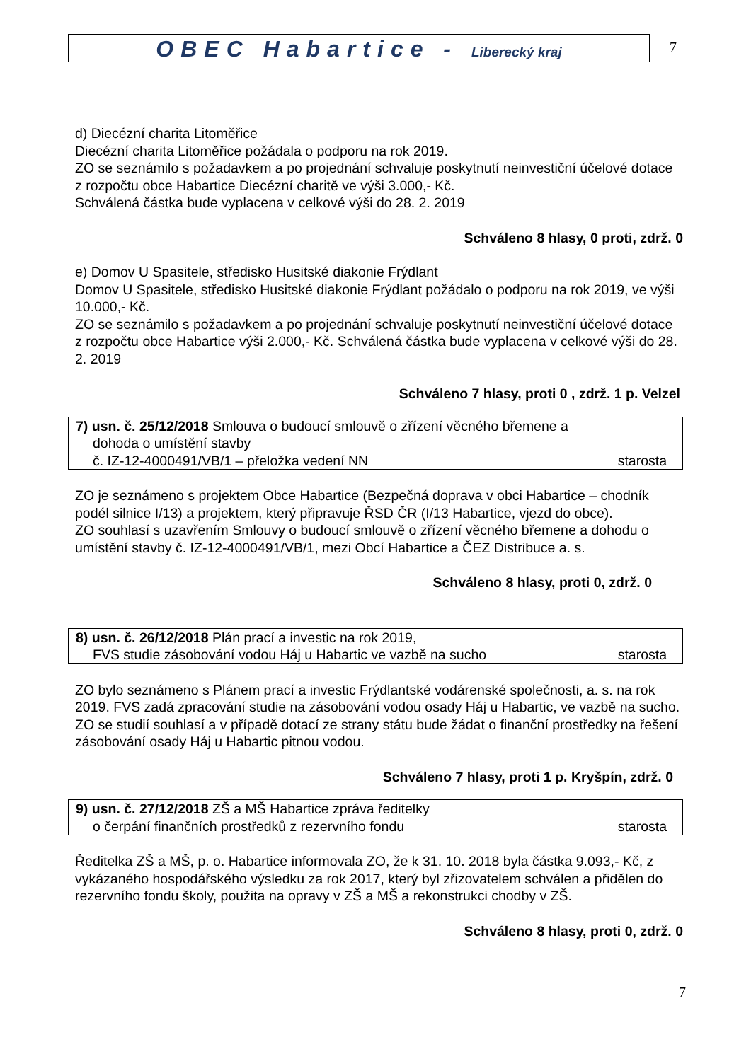OBEC Habartice - Liberecký kraj
7
d) Diecézní charita Litoměřice
Diecézní charita Litoměřice požádala o podporu na rok 2019.
ZO se seznámilo s požadavkem a po projednání schvaluje poskytnutí neinvestiční účelové dotace z rozpočtu obce Habartice Diecézní charitě ve výši 3.000,- Kč.
Schválená částka bude vyplacena v celkové výši do 28. 2. 2019
Schváleno 8 hlasy, 0 proti, zdrž. 0
e) Domov U Spasitele, středisko Husitské diakonie Frýdlant
Domov U Spasitele, středisko Husitské diakonie Frýdlant požádalo o podporu na rok 2019, ve výši 10.000,- Kč.
ZO se seznámilo s požadavkem a po projednání schvaluje poskytnutí neinvestiční účelové dotace z rozpočtu obce Habartice výši 2.000,- Kč. Schválená částka bude vyplacena v celkové výši do 28. 2. 2019
Schváleno 7 hlasy, proti 0 , zdrž. 1 p. Velzel
7) usn. č. 25/12/2018 Smlouva o budoucí smlouvě o zřízení věcného břemene a
dohoda o umístění stavby
č. IZ-12-4000491/VB/1 – přeložka vedení NN starosta
ZO je seznámeno s projektem Obce Habartice (Bezpečná doprava v obci Habartice – chodník podél silnice I/13) a projektem, který připravuje ŘSD ČR (I/13 Habartice, vjezd do obce).
ZO souhlasí s uzavřením Smlouvy o budoucí smlouvě o zřízení věcného břemene a dohodu o umístění stavby č. IZ-12-4000491/VB/1, mezi Obcí Habartice a ČEZ Distribuce a. s.
Schváleno 8 hlasy, proti 0, zdrž. 0
8) usn. č. 26/12/2018 Plán prací a investic na rok 2019,
FVS studie zásobování vodou Háj u Habartic ve vazbě na sucho starosta
ZO bylo seznámeno s Plánem prací a investic Frýdlantské vodárenské společnosti, a. s. na rok 2019. FVS zadá zpracování studie na zásobování vodou osady Háj u Habartic, ve vazbě na sucho.
ZO se studií souhlasí a v případě dotací ze strany státu bude žádat o finanční prostředky na řešení zásobování osady Háj u Habartic pitnou vodou.
Schváleno 7 hlasy, proti 1 p. Kryšpín, zdrž. 0
9) usn. č. 27/12/2018 ZŠ a MŠ Habartice zpráva ředitelky
o čerpání finančních prostředků z rezervního fondu starosta
Ředitelka ZŠ a MŠ, p. o. Habartice informovala ZO, že k 31. 10. 2018 byla částka 9.093,- Kč, z vykázaného hospodářského výsledku za rok 2017, který byl zřizovatelem schválen a přidělen do rezervního fondu školy, použita na opravy v ZŠ a MŠ a rekonstrukci chodby v ZŠ.
Schváleno 8 hlasy, proti 0, zdrž. 0
7